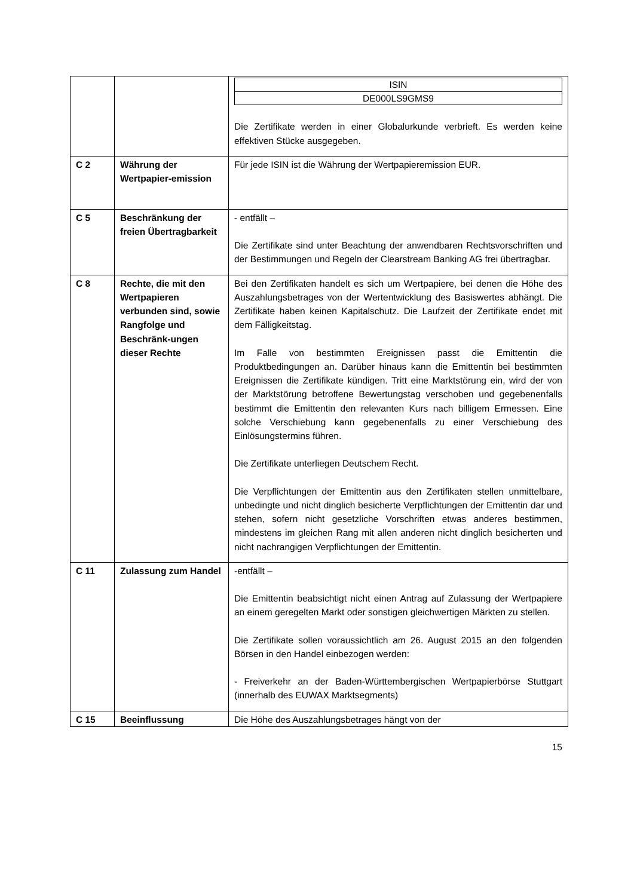| | | / ISIN / / DE000LS9GMS9 / Die Zertifikate werden in einer Globalurkunde verbrieft. Es werden keine effektiven Stücke ausgegeben. |
| C 2 | Währung der Wertpapier-emission | Für jede ISIN ist die Währung der Wertpapieremission EUR. |
| C 5 | Beschränkung der freien Übertragbarkeit | - entfällt – Die Zertifikate sind unter Beachtung der anwendbaren Rechtsvorschriften und der Bestimmungen und Regeln der Clearstream Banking AG frei übertragbar. |
| C 8 | Rechte, die mit den Wertpapieren verbunden sind, sowie Rangfolge und Beschränk-ungen dieser Rechte | Bei den Zertifikaten handelt es sich um Wertpapiere, bei denen die Höhe des Auszahlungsbetrages von der Wertentwicklung des Basiswertes abhängt. Die Zertifikate haben keinen Kapitalschutz. Die Laufzeit der Zertifikate endet mit dem Fälligkeitstag. Im Falle von bestimmten Ereignissen passt die Emittentin die Produktbedingungen an. Darüber hinaus kann die Emittentin bei bestimmten Ereignissen die Zertifikate kündigen. Tritt eine Marktstörung ein, wird der von der Marktstörung betroffene Bewertungstag verschoben und gegebenenfalls bestimmt die Emittentin den relevanten Kurs nach billigem Ermessen. Eine solche Verschiebung kann gegebenenfalls zu einer Verschiebung des Einlösungstermins führen. Die Zertifikate unterliegen Deutschem Recht. Die Verpflichtungen der Emittentin aus den Zertifikaten stellen unmittelbare, unbedingte und nicht dinglich besicherte Verpflichtungen der Emittentin dar und stehen, sofern nicht gesetzliche Vorschriften etwas anderes bestimmen, mindestens im gleichen Rang mit allen anderen nicht dinglich besicherten und nicht nachrangigen Verpflichtungen der Emittentin. |
| C 11 | Zulassung zum Handel | -entfällt – Die Emittentin beabsichtigt nicht einen Antrag auf Zulassung der Wertpapiere an einem geregelten Markt oder sonstigen gleichwertigen Märkten zu stellen. Die Zertifikate sollen voraussichtlich am 26. August 2015 an den folgenden Börsen in den Handel einbezogen werden: - Freiverkehr an der Baden-Württembergischen Wertpapierbörse Stuttgart (innerhalb des EUWAX Marktsegments) |
| C 15 | Beeinflussung | Die Höhe des Auszahlungsbetrages hängt von der |
15